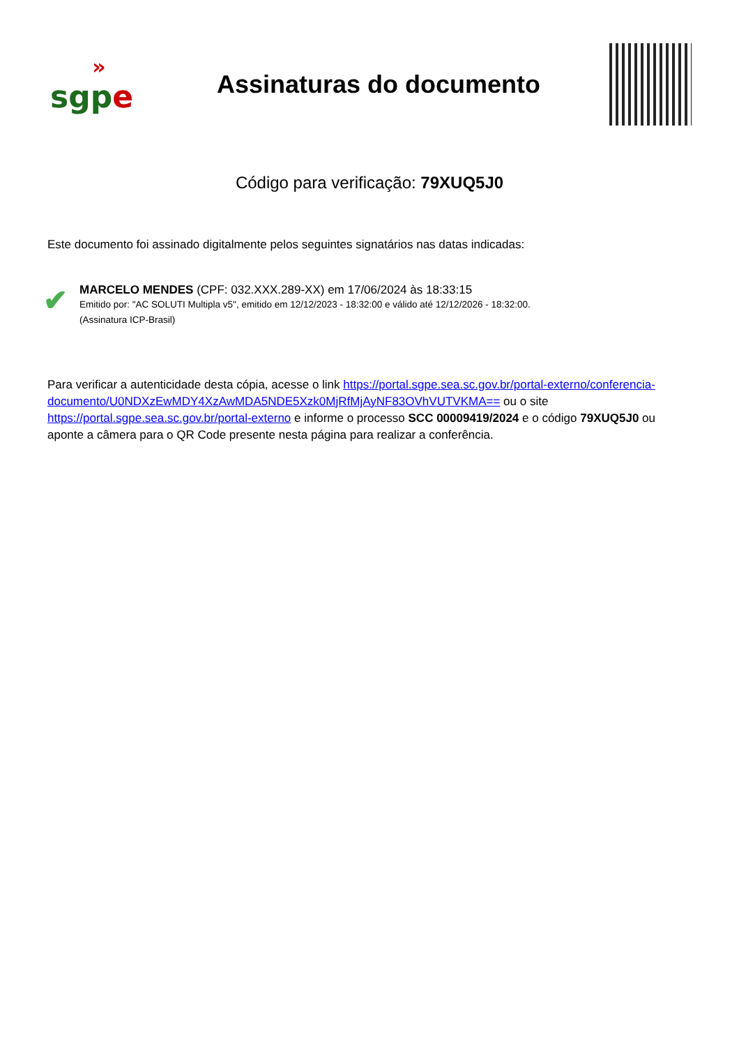»
sgp e
Assinaturas do documento
Código para verificação: 79XUQ5J0
Este documento foi assinado digitalmente pelos seguintes signatários nas datas indicadas:
✔
MARCELO MENDES (CPF: 032.XXX.289-XX) em 17/06/2024 às 18:33:15
Emitido por: "AC SOLUTI Multipla v5", emitido em 12/12/2023 - 18:32:00 e válido até 12/12/2026 - 18:32:00.
(Assinatura ICP-Brasil)
Para verificar a autenticidade desta cópia, acesse o link https://portal.sgpe.sea.sc.gov.br/portal-externo/conferencia-documento/U0NDXzEwMDY4XzAwMDA5NDE5Xzk0MjRfMjAyNF83OVhVUTVKMA== ou o site https://portal.sgpe.sea.sc.gov.br/portal-externo e informe o processo SCC 00009419/2024 e o código 79XUQ5J0 ou aponte a câmera para o QR Code presente nesta página para realizar a conferência.